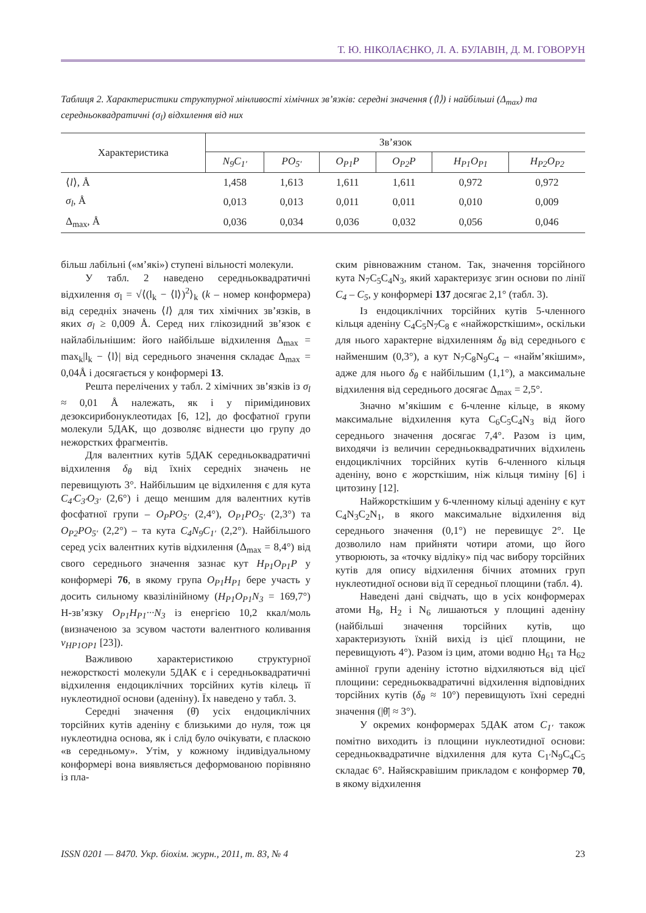Т. Ю. НІКОЛАЄНКО, Л. А. БУЛАВІН, Д. М. ГОВОРУН
Таблиця 2. Характеристики структурної мінливості хімічних зв’язків: середні значення (⟨l⟩) і найбільші (Δ<sub>max</sub>) та середньоквадратичні (σ<sub>l</sub>) відхилення від них
| Характеристика | Зв’язок | | | | | |
| --- | --- | --- | --- | --- | --- | --- |
| | N<sub>9</sub>C<sub>1′</sub> | PO<sub>5′</sub> | O<sub>P1</sub>P | O<sub>P2</sub>P | H<sub>P1</sub>O<sub>P1</sub> | H<sub>P2</sub>O<sub>P2</sub> |
| ⟨ l ⟩, Å | 1,458 | 1,613 | 1,611 | 1,611 | 0,972 | 0,972 |
| σ<sub>l</sub> , Å | 0,013 | 0,013 | 0,011 | 0,011 | 0,010 | 0,009 |
| Δ<sub>max</sub>, Å | 0,036 | 0,034 | 0,036 | 0,032 | 0,056 | 0,046 |
більш лабільні («м’які») ступені вільності молекули.
У табл. 2 наведено середньоквадратичні відхилення σ<sub>l</sub> = √⟨(l<sub>k</sub> − ⟨l⟩)<sup>2</sup>⟩<sub>k</sub> (k – номер конформера) від середніх значень ⟨l⟩ для тих хімічних зв’язків, в яких σ<sub>l</sub> ≥ 0,009 Å. Серед них глікозидний зв’язок є найлабільнішим: його найбільше відхилення Δ<sub>max</sub> = max<sub>k</sub>|l<sub>k</sub> − ⟨l⟩| від середнього значення складає Δ<sub>max</sub> = 0,04Å і досягається у конформері 13.
Решта перелічених у табл. 2 хімічних зв’язків із σ<sub>l</sub> ≈ 0,01 Å належать, як і у піримідинових дезоксирибонуклеотидах [6, 12], до фосфатної групи молекули 5ДАК, що дозволяє віднести цю групу до нежорстких фрагментів.
Для валентних кутів 5ДАК середньоквадратичні відхилення δ<sub>θ</sub> від їхніх середніх значень не перевищують 3°. Найбільшим це відхилення є для кута C<sub>4′</sub>C<sub>3′</sub>O<sub>3′</sub> (2,6°) і дещо меншим для валентних кутів фосфатної групи – O<sub>P</sub>PO<sub>5′</sub> (2,4°), O<sub>P1</sub>PO<sub>5′</sub> (2,3°) та O<sub>P2</sub>PO<sub>5′</sub> (2,2°) – та кута C<sub>4</sub>N<sub>9</sub>C<sub>1′</sub> (2,2°). Найбільшого серед усіх валентних кутів відхилення (Δ<sub>max</sub> = 8,4°) від свого середнього значення зазнає кут H<sub>P1</sub>O<sub>P1</sub>P у конформері 76, в якому група O<sub>P1</sub>H<sub>P1</sub> бере участь у досить сильному квазілінійному (H<sub>P1</sub>O<sub>P1</sub>N<sub>3</sub> = 169,7°) Н-зв’язку O<sub>P1</sub>H<sub>P1</sub>···N<sub>3</sub> із енергією 10,2 ккал/моль (визначеною за зсувом частоти валентного коливання ν<sub>HP1OP1</sub> [23]).
Важливою характеристикою структурної нежорсткості молекули 5ДАК є і середньоквадратичні відхилення ендоциклічних торсійних кутів кілець її нуклеотидної основи (аденіну). Їх наведено у табл. 3.
Середні значення (θ̄) усіх ендоциклічних торсійних кутів аденіну є близькими до нуля, тож ця нуклеотидна основа, як і слід було очікувати, є пласкою «в середньому». Утім, у кожному індивідуальному конформері вона виявляється деформованою порівняно із пла-
ским рівноважним станом. Так, значення торсійного кута N<sub>7</sub>C<sub>5</sub>C<sub>4</sub>N<sub>3</sub>, який характеризує згин основи по лінії C<sub>4</sub> – C<sub>5</sub>, у конформері 137 досягає 2,1° (табл. 3).
Із ендоциклічних торсійних кутів 5-членного кільця аденіну C<sub>4</sub>C<sub>5</sub>N<sub>7</sub>C<sub>8</sub> є «найжорсткішим», оскільки для нього характерне відхиленням δ<sub>θ</sub> від середнього є найменшим (0,3°), а кут N<sub>7</sub>C<sub>8</sub>N<sub>9</sub>C<sub>4</sub> – «найм’якішим», адже для нього δ<sub>θ</sub> є найбільшим (1,1°), а максимальне відхилення від середнього досягає Δ<sub>max</sub> = 2,5°.
Значно м’якішим є 6-членне кільце, в якому максимальне відхилення кута C<sub>6</sub>C<sub>5</sub>C<sub>4</sub>N<sub>3</sub> від його середнього значення досягає 7,4°. Разом із цим, виходячи із величин середньоквадратичних відхилень ендоциклічних торсійних кутів 6-членного кільця аденіну, воно є жорсткішим, ніж кільця тиміну [6] і цитозину [12].
Найжорсткішим у 6-членному кільці аденіну є кут C<sub>4</sub>N<sub>3</sub>C<sub>2</sub>N<sub>1</sub>, в якого максимальне відхилення від середнього значення (0,1°) не перевищує 2°. Це дозволило нам прийняти чотири атоми, що його утворюють, за «точку відліку» під час вибору торсійних кутів для опису відхилення бічних атомних груп нуклеотидної основи від її середньої площини (табл. 4).
Наведені дані свідчать, що в усіх конформерах атоми H<sub>8</sub>, H<sub>2</sub> і N<sub>6</sub> лишаються у площині аденіну (найбільші значення торсійних кутів, що характеризують їхній вихід із цієї площини, не перевищують 4°). Разом із цим, атоми водню H<sub>61</sub> та H<sub>62</sub> амінної групи аденіну істотно відхиляються від цієї площини: середньоквадратичні відхилення відповідних торсійних кутів (δ<sub>θ</sub> ≈ 10°) перевищують їхні середні значення (|θ̄| ≈ 3°).
У окремих конформерах 5ДАК атом C<sub>1′</sub> також помітно виходить із площини нуклеотидної основи: середньоквадратичне відхилення для кута C<sub>1′</sub>N<sub>9</sub>C<sub>4</sub>C<sub>5</sub> складає 6°. Найяскравішим прикладом є конформер 70, в якому відхилення
ISSN 0201 — 8470. Укр. біохім. журн., 2011, т. 83, № 4 23